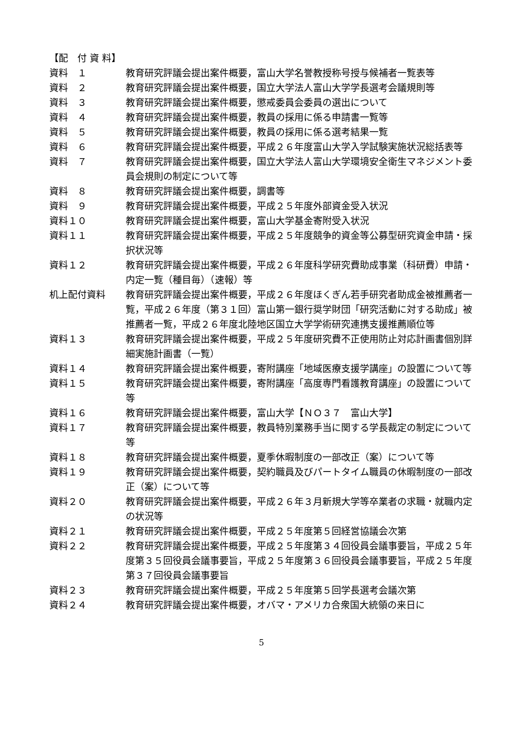【配　付 資 料】
資料　１ 教育研究評議会提出案件概要，富山大学名誉教授称号授与候補者一覧表等
資料　２ 教育研究評議会提出案件概要，国立大学法人富山大学学長選考会議規則等
資料　３ 教育研究評議会提出案件概要，懲戒委員会委員の選出について
資料　４ 教育研究評議会提出案件概要，教員の採用に係る申請書一覧等
資料　５ 教育研究評議会提出案件概要，教員の採用に係る選考結果一覧
資料　６ 教育研究評議会提出案件概要，平成２６年度富山大学入学試験実施状況総括表等
資料　７ 教育研究評議会提出案件概要，国立大学法人富山大学環境安全衛生マネジメント委員会規則の制定について等
資料　８ 教育研究評議会提出案件概要，調書等
資料　９ 教育研究評議会提出案件概要，平成２５年度外部資金受入状況
資料１０ 教育研究評議会提出案件概要，富山大学基金寄附受入状況
資料１１ 教育研究評議会提出案件概要，平成２５年度競争的資金等公募型研究資金申請・採択状況等
資料１２ 教育研究評議会提出案件概要，平成２６年度科学研究費助成事業（科研費）申請・内定一覧（種目毎）（速報）等
机上配付資料 教育研究評議会提出案件概要，平成２６年度ほくぎん若手研究者助成金被推薦者一覧，平成２６年度（第３１回）富山第一銀行奨学財団「研究活動に対する助成」被推薦者一覧，平成２６年度北陸地区国立大学学術研究連携支援推薦順位等
資料１３ 教育研究評議会提出案件概要，平成２５年度研究費不正使用防止対応計画書個別詳細実施計画書（一覧）
資料１４ 教育研究評議会提出案件概要，寄附講座「地域医療支援学講座」の設置について等
資料１５ 教育研究評議会提出案件概要，寄附講座「高度専門看護教育講座」の設置について等
資料１６ 教育研究評議会提出案件概要，富山大学【ＮＯ３７　富山大学】
資料１７ 教育研究評議会提出案件概要，教員特別業務手当に関する学長裁定の制定について等
資料１８ 教育研究評議会提出案件概要，夏季休暇制度の一部改正（案）について等
資料１９ 教育研究評議会提出案件概要，契約職員及びパートタイム職員の休暇制度の一部改正（案）について等
資料２０ 教育研究評議会提出案件概要，平成２６年３月新規大学等卒業者の求職・就職内定の状況等
資料２１ 教育研究評議会提出案件概要，平成２５年度第５回経営協議会次第
資料２２ 教育研究評議会提出案件概要，平成２５年度第３４回役員会議事要旨，平成２５年度第３５回役員会議事要旨，平成２５年度第３６回役員会議事要旨，平成２５年度第３７回役員会議事要旨
資料２３ 教育研究評議会提出案件概要，平成２５年度第５回学長選考会議次第
資料２４ 教育研究評議会提出案件概要，オバマ・アメリカ合衆国大統領の来日に
5